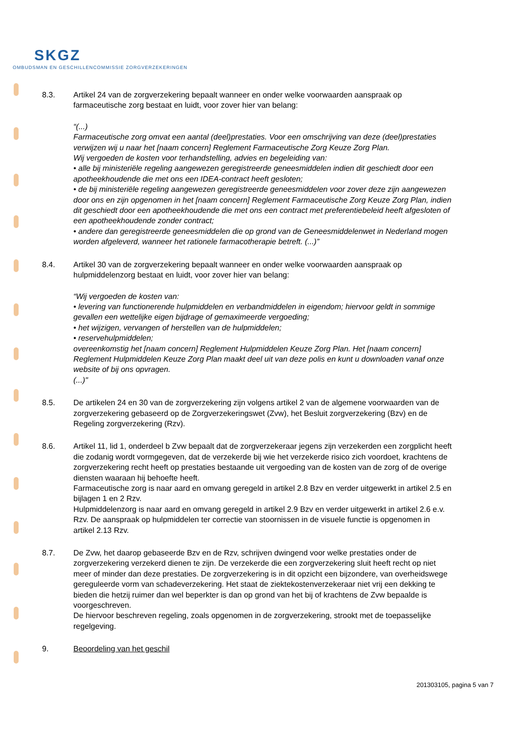SKGZ
OMBUDSMAN EN GESCHILLENCOMMISSIE ZORGVERZEKERINGEN
8.3. Artikel 24 van de zorgverzekering bepaalt wanneer en onder welke voorwaarden aanspraak op farmaceutische zorg bestaat en luidt, voor zover hier van belang:
“(...)
Farmaceutische zorg omvat een aantal (deel)prestaties. Voor een omschrijving van deze (deel)prestaties verwijzen wij u naar het [naam concern] Reglement Farmaceutische Zorg Keuze Zorg Plan.
Wij vergoeden de kosten voor terhandstelling, advies en begeleiding van:
• alle bij ministeriële regeling aangewezen geregistreerde geneesmiddelen indien dit geschiedt door een apotheekhoudende die met ons een IDEA-contract heeft gesloten;
• de bij ministeriële regeling aangewezen geregistreerde geneesmiddelen voor zover deze zijn aangewezen door ons en zijn opgenomen in het [naam concern] Reglement Farmaceutische Zorg Keuze Zorg Plan, indien dit geschiedt door een apotheekhoudende die met ons een contract met preferentiebeleid heeft afgesloten of een apotheekhoudende zonder contract;
• andere dan geregistreerde geneesmiddelen die op grond van de Geneesmiddelenwet in Nederland mogen worden afgeleverd, wanneer het rationele farmacotherapie betreft. (...)”
8.4. Artikel 30 van de zorgverzekering bepaalt wanneer en onder welke voorwaarden aanspraak op hulpmiddelenzorg bestaat en luidt, voor zover hier van belang:
“Wij vergoeden de kosten van:
• levering van functionerende hulpmiddelen en verbandmiddelen in eigendom; hiervoor geldt in sommige gevallen een wettelijke eigen bijdrage of gemaximeerde vergoeding;
• het wijzigen, vervangen of herstellen van de hulpmiddelen;
• reservehulpmiddelen;
overeenkomstig het [naam concern] Reglement Hulpmiddelen Keuze Zorg Plan. Het [naam concern] Reglement Hulpmiddelen Keuze Zorg Plan maakt deel uit van deze polis en kunt u downloaden vanaf onze website of bij ons opvragen.
(...)"
8.5. De artikelen 24 en 30 van de zorgverzekering zijn volgens artikel 2 van de algemene voorwaarden van de zorgverzekering gebaseerd op de Zorgverzekeringswet (Zvw), het Besluit zorgverzekering (Bzv) en de Regeling zorgverzekering (Rzv).
8.6. Artikel 11, lid 1, onderdeel b Zvw bepaalt dat de zorgverzekeraar jegens zijn verzekerden een zorgplicht heeft die zodanig wordt vormgegeven, dat de verzekerde bij wie het verzekerde risico zich voordoet, krachtens de zorgverzekering recht heeft op prestaties bestaande uit vergoeding van de kosten van de zorg of de overige diensten waaraan hij behoefte heeft.
Farmaceutische zorg is naar aard en omvang geregeld in artikel 2.8 Bzv en verder uitgewerkt in artikel 2.5 en bijlagen 1 en 2 Rzv.
Hulpmiddelenzorg is naar aard en omvang geregeld in artikel 2.9 Bzv en verder uitgewerkt in artikel 2.6 e.v. Rzv. De aanspraak op hulpmiddelen ter correctie van stoornissen in de visuele functie is opgenomen in artikel 2.13 Rzv.
8.7. De Zvw, het daarop gebaseerde Bzv en de Rzv, schrijven dwingend voor welke prestaties onder de zorgverzekering verzekerd dienen te zijn. De verzekerde die een zorgverzekering sluit heeft recht op niet meer of minder dan deze prestaties. De zorgverzekering is in dit opzicht een bijzondere, van overheidswege gereguleerde vorm van schadeverzekering. Het staat de ziektekostenverzekeraar niet vrij een dekking te bieden die hetzij ruimer dan wel beperkter is dan op grond van het bij of krachtens de Zvw bepaalde is voorgeschreven.
De hiervoor beschreven regeling, zoals opgenomen in de zorgverzekering, strookt met de toepasselijke regelgeving.
9. Beoordeling van het geschil
201303105, pagina 5 van 7